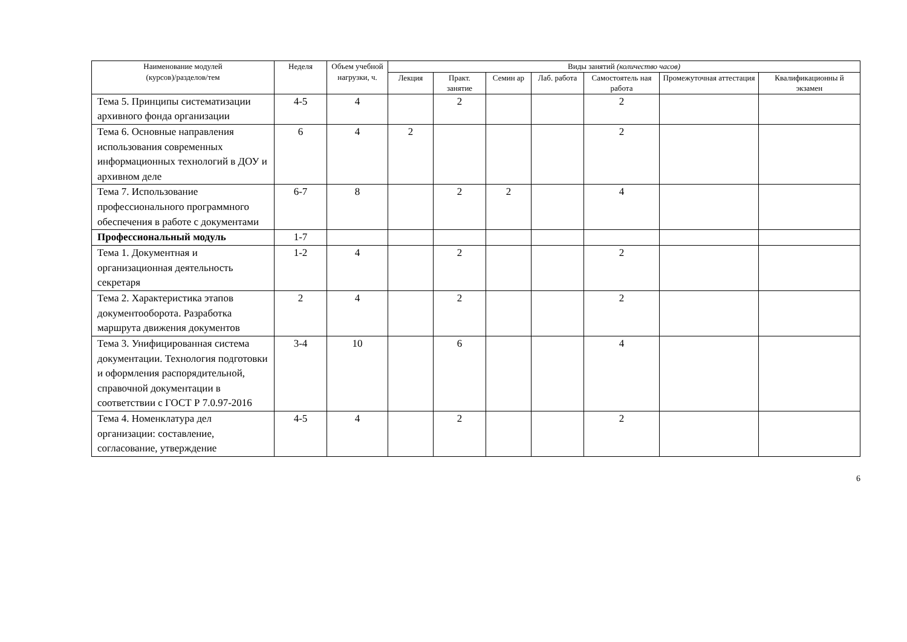| Наименование модулей (курсов)/разделов/тем | Неделя | Объем учебной нагрузки, ч. | Виды занятий (количество часов) | | | | | | |
| --- | --- | --- | --- | --- | --- | --- | --- | --- | --- |
| | | | Лекция | Практ. занятие | Семин ар | Лаб. работа | Самостоятель ная работа | Промежуточная аттестация | Квалификационны й экзамен |
| Тема 5. Принципы систематизации архивного фонда организации | 4-5 | 4 | | 2 | | | 2 | | |
| Тема 6. Основные направления использования современных информационных технологий в ДОУ и архивном деле | 6 | 4 | 2 | | | | 2 | | |
| Тема 7. Использование профессионального программного обеспечения в работе с документами | 6-7 | 8 | | 2 | 2 | | 4 | | |
| Профессиональный модуль | 1-7 | | | | | | | | |
| Тема 1. Документная и организационная деятельность секретаря | 1-2 | 4 | | 2 | | | 2 | | |
| Тема 2. Характеристика этапов документооборота. Разработка маршрута движения документов | 2 | 4 | | 2 | | | 2 | | |
| Тема 3. Унифицированная система документации. Технология подготовки и оформления распорядительной, справочной документации в соответствии с ГОСТ Р 7.0.97-2016 | 3-4 | 10 | | 6 | | | 4 | | |
| Тема 4. Номенклатура дел организации: составление, согласование, утверждение | 4-5 | 4 | | 2 | | | 2 | | |
6